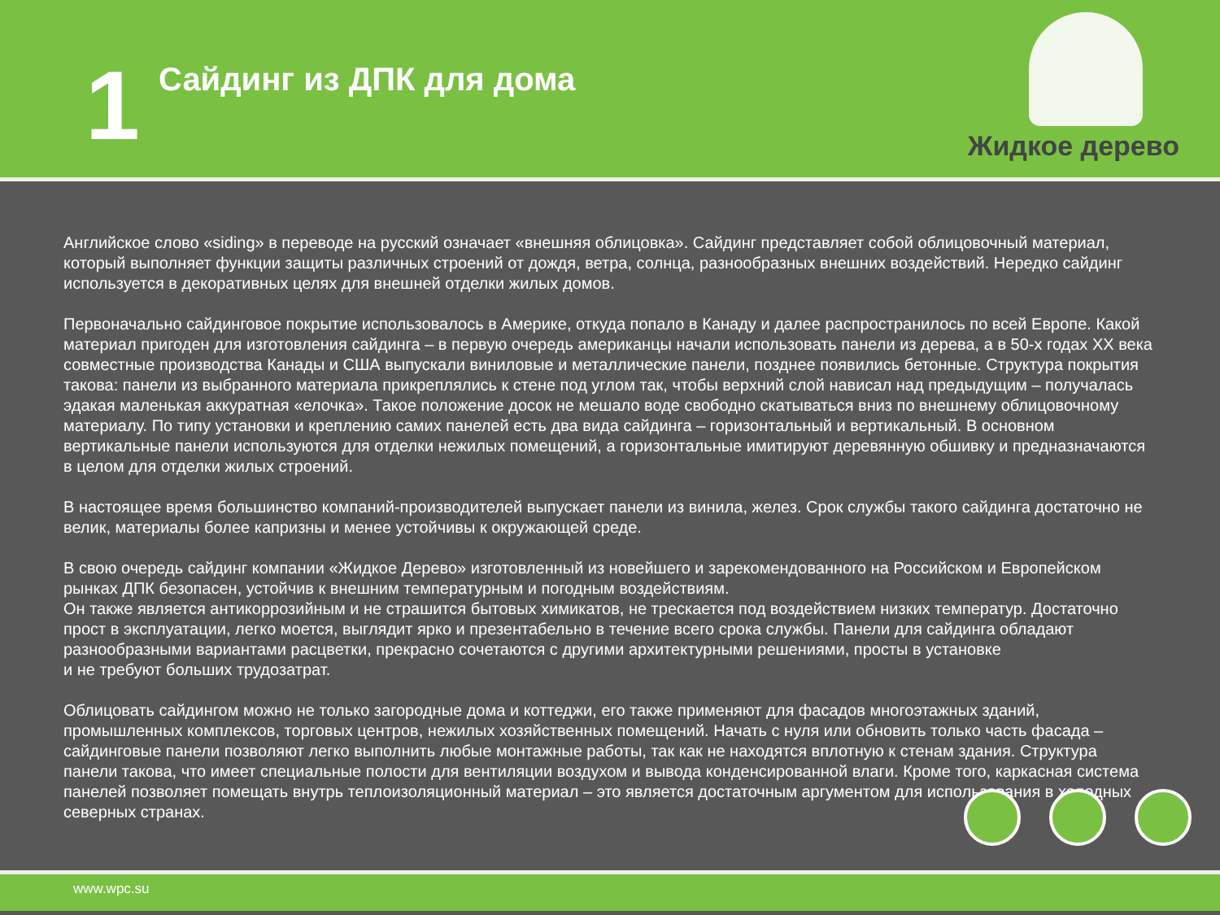1
Сайдинг из ДПК для дома
Жидкое дерево
Английское слово «siding» в переводе на русский означает «внешняя облицовка». Сайдинг представляет собой облицовочный материал, который выполняет функции защиты различных строений от дождя, ветра, солнца, разнообразных внешних воздействий. Нередко сайдинг используется в декоративных целях для внешней отделки жилых домов.
Первоначально сайдинговое покрытие использовалось в Америке, откуда попало в Канаду и далее распространилось по всей Европе. Какой материал пригоден для изготовления сайдинга – в первую очередь американцы начали использовать панели из дерева, а в 50-х годах XX века совместные производства Канады и США выпускали виниловые и металлические панели, позднее появились бетонные. Структура покрытия такова: панели из выбранного материала прикреплялись к стене под углом так, чтобы верхний слой нависал над предыдущим – получалась эдакая маленькая аккуратная «елочка». Такое положение досок не мешало воде свободно скатываться вниз по внешнему облицовочному материалу. По типу установки и креплению самих панелей есть два вида сайдинга – горизонтальный и вертикальный. В основном вертикальные панели используются для отделки нежилых помещений, а горизонтальные имитируют деревянную обшивку и предназначаются в целом для отделки жилых строений.
В настоящее время большинство компаний-производителей выпускает панели из винила, желез. Срок службы такого сайдинга достаточно не велик, материалы более капризны и менее устойчивы к окружающей среде.
В свою очередь сайдинг компании «Жидкое Дерево» изготовленный из новейшего и зарекомендованного на Российском и Европейском рынках ДПК безопасен, устойчив к внешним температурным и погодным воздействиям.
Он также является антикоррозийным и не страшится бытовых химикатов, не трескается под воздействием низких температур. Достаточно прост в эксплуатации, легко моется, выглядит ярко и презентабельно в течение всего срока службы. Панели для сайдинга обладают разнообразными вариантами расцветки, прекрасно сочетаются с другими архитектурными решениями, просты в установке
и не требуют больших трудозатрат.
Облицовать сайдингом можно не только загородные дома и коттеджи, его также применяют для фасадов многоэтажных зданий, промышленных комплексов, торговых центров, нежилых хозяйственных помещений. Начать с нуля или обновить только часть фасада – сайдинговые панели позволяют легко выполнить любые монтажные работы, так как не находятся вплотную к стенам здания. Структура панели такова, что имеет специальные полости для вентиляции воздухом и вывода конденсированной влаги. Кроме того, каркасная система панелей позволяет помещать внутрь теплоизоляционный материал – это является достаточным аргументом для использования в холодных северных странах.
www.wpc.su